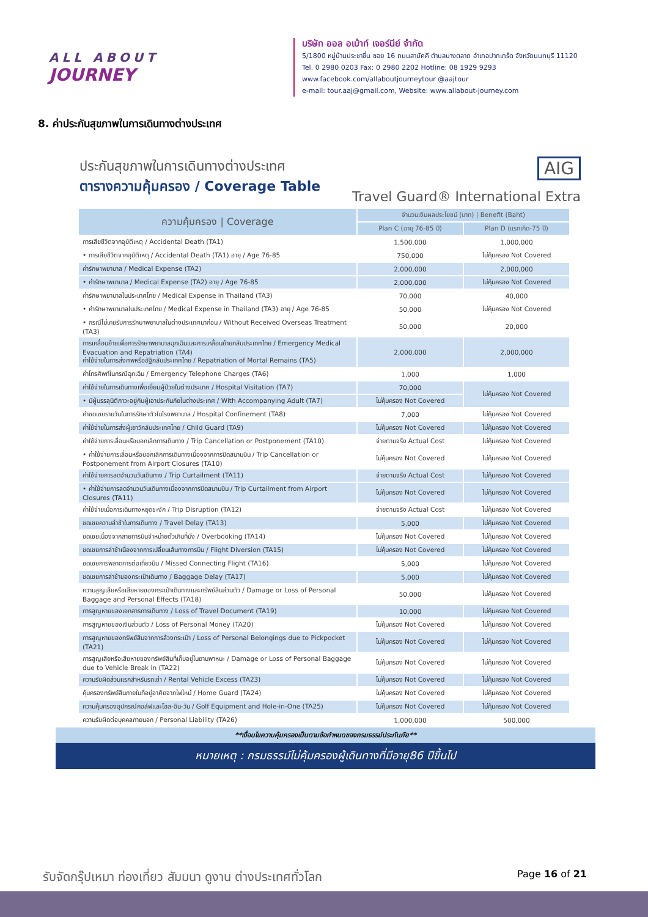ALL ABOUT
JOURNEY
บริษัท ออล อเบ้าท์ เจอร์นีย์ จำกัด
5/1800 หมู่บ้านประชาชื่น ซอย 16 ถนนสามัคคี ตำบลบางตลาด อำเภอปากเกร็ด จังหวัดนนทบุรี 11120
Tel. 0 2980 0203 Fax: 0 2980 2202 Hotline: 08 1929 9293
www.facebook.com/allaboutjourneytour @aajtour
e-mail: tour.aaj@gmail.com, Website: www.allabout-journey.com
8. ค่าประกันสุขภาพในการเดินทางต่างประเทศ
ประกันสุขภาพในการเดินทางต่างประเทศ
ตารางความคุ้มครอง / Coverage Table
AIG
Travel Guard® International Extra
| ความคุ้มครอง / Coverage | จำนวนเงินผลประโยชน์ (บาท) / Benefit (Baht) | |
| --- | --- | --- |
| | Plan C (อายุ 76-85 ปี) | Plan D (แรกเกิด-75 ปี) |
| การเสียชีวิตจากอุบัติเหตุ / Accidental Death (TA1) | 1,500,000 | 1,000,000 |
| • การเสียชีวิตจากอุบัติเหตุ / Accidental Death (TA1) อายุ / Age 76-85 | 750,000 | ไม่คุ้มครอง Not Covered |
| ค่ารักษาพยาบาล / Medical Expense (TA2) | 2,000,000 | 2,000,000 |
| • ค่ารักษาพยาบาล / Medical Expense (TA2) อายุ / Age 76-85 | 2,000,000 | ไม่คุ้มครอง Not Covered |
| ค่ารักษาพยาบาลในประเทศไทย / Medical Expense in Thailand (TA3) | 70,000 | 40,000 |
| • ค่ารักษาพยาบาลในประเทศไทย / Medical Expense in Thailand (TA3) อายุ / Age 76-85 | 50,000 | ไม่คุ้มครอง Not Covered |
| • กรณีไม่เคยรับการรักษาพยาบาลในต่างประเทศมาก่อน / Without Received Overseas Treatment (TA3) | 50,000 | 20,000 |
| การเคลื่อนย้ายเพื่อการรักษาพยาบาลฉุกเฉินและการเคลื่อนย้ายกลับประเทศไทย / Emergency Medical Evacuation and Repatriation (TA4) ค่าใช้จ่ายในการส่งศพหรืออัฐิกลับประเทศไทย / Repatriation of Mortal Remains (TA5) | 2,000,000 | 2,000,000 |
| ค่าโทรศัพท์ในกรณีฉุกเฉิน / Emergency Telephone Charges (TA6) | 1,000 | 1,000 |
| ค่าใช้จ่ายในการเดินทางเพื่อเยี่ยมผู้ป่วยในต่างประเทศ / Hospital Visitation (TA7) | 70,000 | ไม่คุ้มครอง Not Covered |
| • มีผู้บรรลุนิติภาวะอยู่กับผู้เอาประกันภัยในต่างประเทศ / With Accompanying Adult (TA7) | ไม่คุ้มครอง Not Covered | |
| ค่าชดเชยรายวันในการรักษาตัวในโรงพยาบาล / Hospital Confinement (TA8) | 7,000 | ไม่คุ้มครอง Not Covered |
| ค่าใช้จ่ายในการส่งผู้เยาว์กลับประเทศไทย / Child Guard (TA9) | ไม่คุ้มครอง Not Covered | ไม่คุ้มครอง Not Covered |
| ค่าใช้จ่ายการเลื่อนหรือบอกเลิกการเดินทาง / Trip Cancellation or Postponement (TA10) | จ่ายตามจริง Actual Cost | ไม่คุ้มครอง Not Covered |
| • ค่าใช้จ่ายการเลื่อนหรือบอกเลิกการเดินทางเนื่องจากการปิดสนามบิน / Trip Cancellation or Postponement from Airport Closures (TA10) | ไม่คุ้มครอง Not Covered | ไม่คุ้มครอง Not Covered |
| ค่าใช้จ่ายการลดจำนวนวันเดินทาง / Trip Curtailment (TA11) | จ่ายตามจริง Actual Cost | ไม่คุ้มครอง Not Covered |
| • ค่าใช้จ่ายการลดจำนวนวันเดินทางเนื่องจากการปิดสนามบิน / Trip Curtailment from Airport Closures (TA11) | ไม่คุ้มครอง Not Covered | ไม่คุ้มครอง Not Covered |
| ค่าใช้จ่ายเมื่อการเดินทางหยุดชะงัก / Trip Disruption (TA12) | จ่ายตามจริง Actual Cost | ไม่คุ้มครอง Not Covered |
| ชดเชยความล่าช้าในการเดินทาง / Travel Delay (TA13) | 5,000 | ไม่คุ้มครอง Not Covered |
| ชดเชยเนื่องจากสายการบินจำหน่ายตั๋วเกินที่นั่ง / Overbooking (TA14) | ไม่คุ้มครอง Not Covered | ไม่คุ้มครอง Not Covered |
| ชดเชยการล่าช้าเนื่องจากการเปลี่ยนเส้นทางการบิน / Flight Diversion (TA15) | ไม่คุ้มครอง Not Covered | ไม่คุ้มครอง Not Covered |
| ชดเชยการพลาดการต่อเที่ยวบิน / Missed Connecting Flight (TA16) | 5,000 | ไม่คุ้มครอง Not Covered |
| ชดเชยการล่าช้าของกระเป๋าเดินทาง / Baggage Delay (TA17) | 5,000 | ไม่คุ้มครอง Not Covered |
| ความสูญเสียหรือเสียหายของกระเป๋าเดินทางและทรัพย์สินส่วนตัว / Damage or Loss of Personal Baggage and Personal Effects (TA18) | 50,000 | ไม่คุ้มครอง Not Covered |
| การสูญหายของเอกสารการเดินทาง / Loss of Travel Document (TA19) | 10,000 | ไม่คุ้มครอง Not Covered |
| การสูญหายของเงินส่วนตัว / Loss of Personal Money (TA20) | ไม่คุ้มครอง Not Covered | ไม่คุ้มครอง Not Covered |
| การสูญหายของทรัพย์สินจากการล้วงกระเป๋า / Loss of Personal Belongings due to Pickpocket (TA21) | ไม่คุ้มครอง Not Covered | ไม่คุ้มครอง Not Covered |
| การสูญเสียหรือเสียหายของทรัพย์สินที่เก็บอยู่ในยานพาหนะ / Damage or Loss of Personal Baggage due to Vehicle Break in (TA22) | ไม่คุ้มครอง Not Covered | ไม่คุ้มครอง Not Covered |
| ความรับผิดส่วนแรกสำหรับรถเช่า / Rental Vehicle Excess (TA23) | ไม่คุ้มครอง Not Covered | ไม่คุ้มครอง Not Covered |
| คุ้มครองทรัพย์สินภายในที่อยู่อาศัยจากไฟไหม้ / Home Guard (TA24) | ไม่คุ้มครอง Not Covered | ไม่คุ้มครอง Not Covered |
| ความคุ้มครองอุปกรณ์กอล์ฟและโฮล-อิน-วัน / Golf Equipment and Hole-in-One (TA25) | ไม่คุ้มครอง Not Covered | ไม่คุ้มครอง Not Covered |
| ความรับผิดต่อบุคคลภายนอก / Personal Liability (TA26) | 1,000,000 | 500,000 |
**เงื่อนไขความคุ้มครองเป็นตามข้อกำหนดของกรมธรรม์ประกันภัย**
หมายเหตุ : กรมธรรม์ไม่คุ้มครองผู้เดินทางที่มีอายุ86 ปีขึ้นไป
รับจัดกรุ๊ปเหมา ท่องเที่ยว สัมมนา ดูงาน ต่างประเทศทั่วโลก
Page 16 of 21